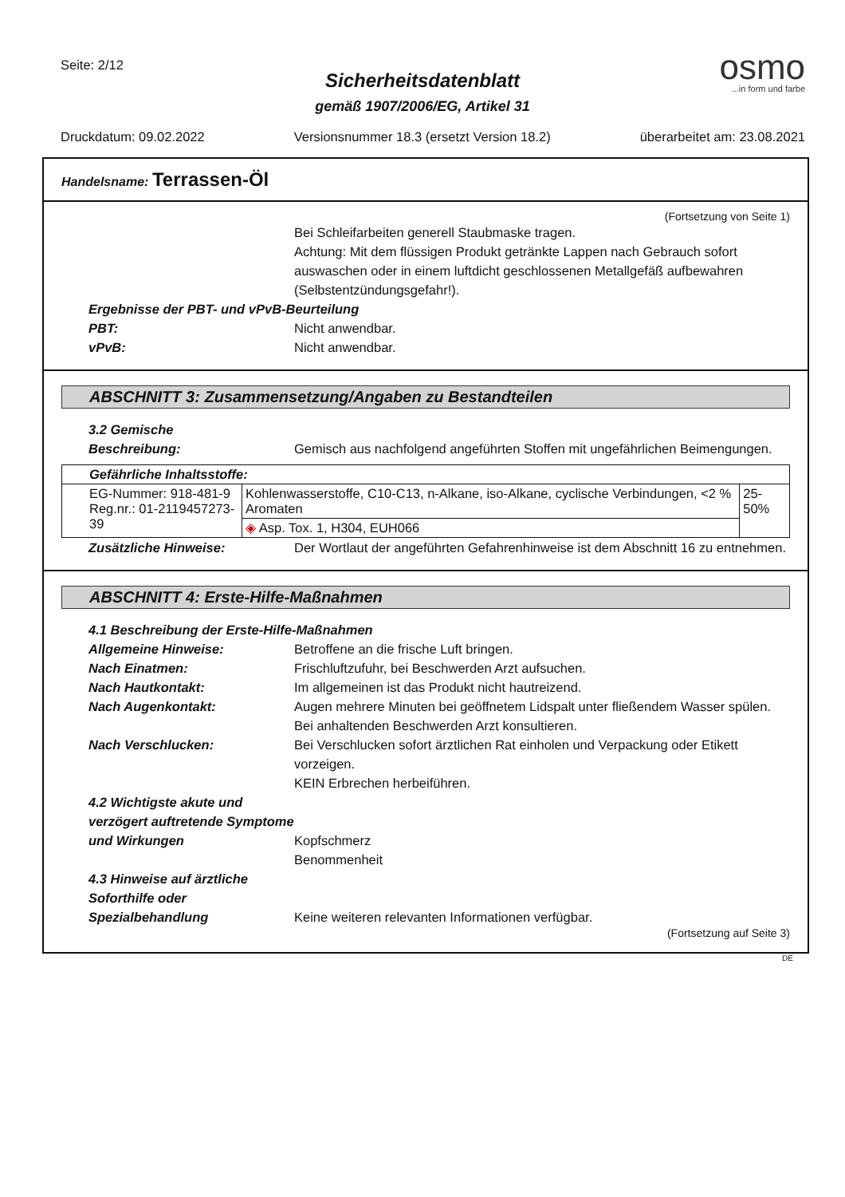Seite: 2/12
osmo...in form und farbe
Sicherheitsdatenblatt
gemäß 1907/2006/EG, Artikel 31
Druckdatum: 09.02.2022 Versionsnummer 18.3 (ersetzt Version 18.2) überarbeitet am: 23.08.2021
Handelsname: Terrassen-Öl
(Fortsetzung von Seite 1)
Bei Schleifarbeiten generell Staubmaske tragen.
Achtung: Mit dem flüssigen Produkt getränkte Lappen nach Gebrauch sofort auswaschen oder in einem luftdicht geschlossenen Metallgefäß aufbewahren (Selbstentzündungsgefahr!).
Ergebnisse der PBT- und vPvB-Beurteilung
PBT: Nicht anwendbar.
vPvB: Nicht anwendbar.
ABSCHNITT 3: Zusammensetzung/Angaben zu Bestandteilen
3.2 Gemische
Beschreibung: Gemisch aus nachfolgend angeführten Stoffen mit ungefährlichen Beimengungen.
| Gefährliche Inhaltsstoffe: | | |
| --- | --- | --- |
| EG-Nummer: 918-481-9 Reg.nr.: 01-2119457273-39 | Kohlenwasserstoffe, C10-C13, n-Alkane, iso-Alkane, cyclische Verbindungen, <2 % Aromaten | 25-50% |
| | ◈ Asp. Tox. 1, H304, EUH066 | |
Zusätzliche Hinweise: Der Wortlaut der angeführten Gefahrenhinweise ist dem Abschnitt 16 zu entnehmen.
ABSCHNITT 4: Erste-Hilfe-Maßnahmen
4.1 Beschreibung der Erste-Hilfe-Maßnahmen
Allgemeine Hinweise: Betroffene an die frische Luft bringen.
Nach Einatmen: Frischluftzufuhr, bei Beschwerden Arzt aufsuchen.
Nach Hautkontakt: Im allgemeinen ist das Produkt nicht hautreizend.
Nach Augenkontakt: Augen mehrere Minuten bei geöffnetem Lidspalt unter fließendem Wasser spülen. Bei anhaltenden Beschwerden Arzt konsultieren.
Nach Verschlucken: Bei Verschlucken sofort ärztlichen Rat einholen und Verpackung oder Etikett vorzeigen.
KEIN Erbrechen herbeiführen.
4.2 Wichtigste akute und verzögert auftretende Symptome und Wirkungen
Kopfschmerz
Benommenheit
4.3 Hinweise auf ärztliche Soforthilfe oder Spezialbehandlung
Keine weiteren relevanten Informationen verfügbar.
(Fortsetzung auf Seite 3)
DE